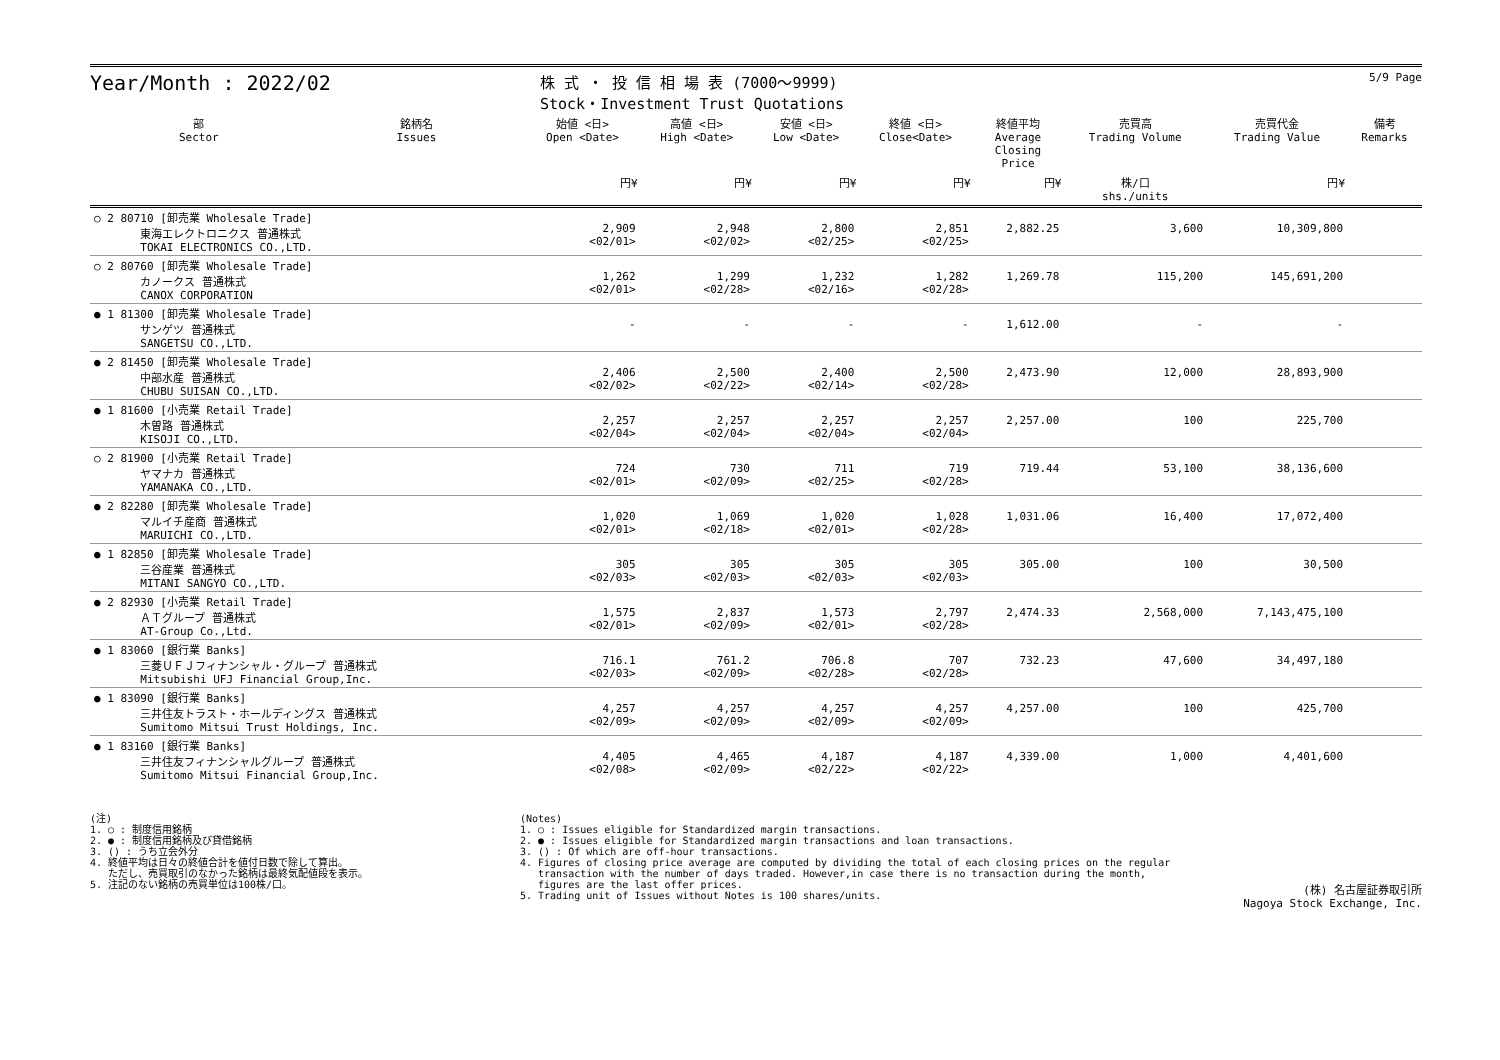Year/Month : 2022/02
株 式 ・ 投 信 相 場 表 (7000～9999)
Stock・Investment Trust Quotations
5/9 Page
| 部 Sector | 銘柄名 Issues | 始値 <日> Open <Date> | 高値 <日> High <Date> | 安値 <日> Low <Date> | 終値 <日> Close<Date> | 終値平均 Average Closing Price | 売買高 Trading Volume | 売買代金 Trading Value | 備考 Remarks |
| --- | --- | --- | --- | --- | --- | --- | --- | --- | --- |
| | | 円¥ | 円¥ | 円¥ | 円¥ | 円¥ | 株/口 shs./units | 円¥ | |
| ○ 2 80710 [卸売業 Wholesale Trade] 東海エレクトロニクス 普通株式 TOKAI ELECTRONICS CO.,LTD. | | 2,909 <02/01> | 2,948 <02/02> | 2,800 <02/25> | 2,851 <02/25> | 2,882.25 | 3,600 | 10,309,800 | |
| ○ 2 80760 [卸売業 Wholesale Trade] カノークス 普通株式 CANOX CORPORATION | | 1,262 <02/01> | 1,299 <02/28> | 1,232 <02/16> | 1,282 <02/28> | 1,269.78 | 115,200 | 145,691,200 | |
| ● 1 81300 [卸売業 Wholesale Trade] サンゲツ 普通株式 SANGETSU CO.,LTD. | | - | - | - | - | 1,612.00 | - | - | |
| ● 2 81450 [卸売業 Wholesale Trade] 中部水産 普通株式 CHUBU SUISAN CO.,LTD. | | 2,406 <02/02> | 2,500 <02/22> | 2,400 <02/14> | 2,500 <02/28> | 2,473.90 | 12,000 | 28,893,900 | |
| ● 1 81600 [小売業 Retail Trade] 木曽路 普通株式 KISOJI CO.,LTD. | | 2,257 <02/04> | 2,257 <02/04> | 2,257 <02/04> | 2,257 <02/04> | 2,257.00 | 100 | 225,700 | |
| ○ 2 81900 [小売業 Retail Trade] ヤマナカ 普通株式 YAMANAKA CO.,LTD. | | 724 <02/01> | 730 <02/09> | 711 <02/25> | 719 <02/28> | 719.44 | 53,100 | 38,136,600 | |
| ● 2 82280 [卸売業 Wholesale Trade] マルイチ産商 普通株式 MARUICHI CO.,LTD. | | 1,020 <02/01> | 1,069 <02/18> | 1,020 <02/01> | 1,028 <02/28> | 1,031.06 | 16,400 | 17,072,400 | |
| ● 1 82850 [卸売業 Wholesale Trade] 三谷産業 普通株式 MITANI SANGYO CO.,LTD. | | 305 <02/03> | 305 <02/03> | 305 <02/03> | 305 <02/03> | 305.00 | 100 | 30,500 | |
| ● 2 82930 [小売業 Retail Trade] ＡＴグループ 普通株式 AT-Group Co.,Ltd. | | 1,575 <02/01> | 2,837 <02/09> | 1,573 <02/01> | 2,797 <02/28> | 2,474.33 | 2,568,000 | 7,143,475,100 | |
| ● 1 83060 [銀行業 Banks] 三菱ＵＦＪフィナンシャル・グループ 普通株式 Mitsubishi UFJ Financial Group,Inc. | | 716.1 <02/03> | 761.2 <02/09> | 706.8 <02/28> | 707 <02/28> | 732.23 | 47,600 | 34,497,180 | |
| ● 1 83090 [銀行業 Banks] 三井住友トラスト・ホールディングス 普通株式 Sumitomo Mitsui Trust Holdings, Inc. | | 4,257 <02/09> | 4,257 <02/09> | 4,257 <02/09> | 4,257 <02/09> | 4,257.00 | 100 | 425,700 | |
| ● 1 83160 [銀行業 Banks] 三井住友フィナンシャルグループ 普通株式 Sumitomo Mitsui Financial Group,Inc. | | 4,405 <02/08> | 4,465 <02/09> | 4,187 <02/22> | 4,187 <02/22> | 4,339.00 | 1,000 | 4,401,600 | |
(注)
1. ○ : 制度信用銘柄
2. ● : 制度信用銘柄及び貸借銘柄
3. () : うち立会外分
4. 終値平均は日々の終値合計を値付日数で除して算出。
ただし、売買取引のなかった銘柄は最終気配値段を表示。
5. 注記のない銘柄の売買単位は100株/口。
(Notes)
1. ○ : Issues eligible for Standardized margin transactions.
2. ● : Issues eligible for Standardized margin transactions and loan transactions.
3. () : Of which are off-hour transactions.
4. Figures of closing price average are computed by dividing the total of each closing prices on the regular
transaction with the number of days traded. However,in case there is no transaction during the month,
figures are the last offer prices.
5. Trading unit of Issues without Notes is 100 shares/units.
(株) 名古屋証券取引所
Nagoya Stock Exchange, Inc.